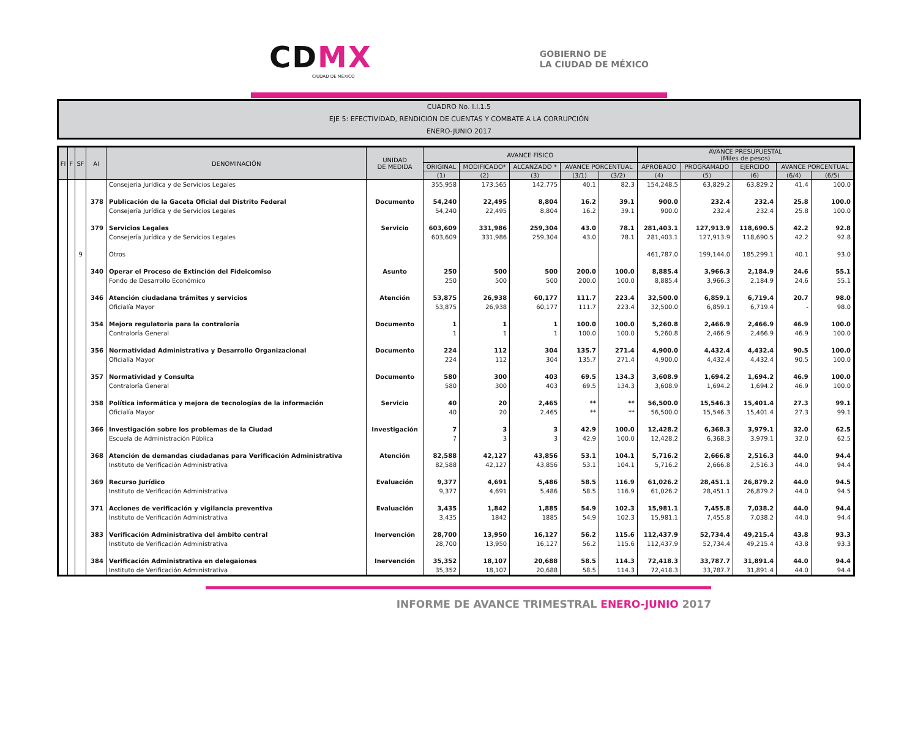CDMX
CIUDAD DE MÉXICO
GOBIERNO DE
LA CIUDAD DE MÉXICO
CUADRO No. I.I.1.5
EJE 5: EFECTIVIDAD, RENDICION DE CUENTAS Y COMBATE A LA CORRUPCIÓN
ENERO-JUNIO 2017
| FI | F | SF | AI | DENOMINACIÓN | UNIDAD DE MEDIDA | AVANCE FÍSICO | | | | | AVANCE PRESUPUESTAL (Miles de pesos) | | | | |
| --- | --- | --- | --- | --- | --- | --- | --- | --- | --- | --- | --- | --- | --- | --- | --- |
| | | | | | | ORIGINAL | MODIFICADO* | ALCANZADO * | AVANCE PORCENTUAL | | APROBADO | PROGRAMADO | EJERCIDO | AVANCE PORCENTUAL | |
| | | | | | | (1) | (2) | (3) | (3/1) | (3/2) | (4) | (5) | (6) | (6/4) | (6/5) |
| | | | | Consejería Jurídica y de Servicios Legales | | 355,958 | 173,565 | 142,775 | 40.1 | 82.3 | 154,248.5 | 63,829.2 | 63,829.2 | 41.4 | 100.0 |
| | | | 378 | Publicación de la Gaceta Oficial del Distrito Federal | Documento | 54,240 | 22,495 | 8,804 | 16.2 | 39.1 | 900.0 | 232.4 | 232.4 | 25.8 | 100.0 |
| | | | | Consejería Jurídica y de Servicios Legales | | 54,240 | 22,495 | 8,804 | 16.2 | 39.1 | 900.0 | 232.4 | 232.4 | 25.8 | 100.0 |
| | | | 379 | Servicios Legales | Servicio | 603,609 | 331,986 | 259,304 | 43.0 | 78.1 | 281,403.1 | 127,913.9 | 118,690.5 | 42.2 | 92.8 |
| | | | | Consejería Jurídica y de Servicios Legales | | 603,609 | 331,986 | 259,304 | 43.0 | 78.1 | 281,403.1 | 127,913.9 | 118,690.5 | 42.2 | 92.8 |
| | | 9 | | Otros | | | | | | | 461,787.0 | 199,144.0 | 185,299.1 | 40.1 | 93.0 |
| | | | 340 | Operar el Proceso de Extinción del Fideicomiso | Asunto | 250 | 500 | 500 | 200.0 | 100.0 | 8,885.4 | 3,966.3 | 2,184.9 | 24.6 | 55.1 |
| | | | | Fondo de Desarrollo Económico | | 250 | 500 | 500 | 200.0 | 100.0 | 8,885.4 | 3,966.3 | 2,184.9 | 24.6 | 55.1 |
| | | | 346 | Atención ciudadana trámites y servicios | Atención | 53,875 | 26,938 | 60,177 | 111.7 | 223.4 | 32,500.0 | 6,859.1 | 6,719.4 | 20.7 | 98.0 |
| | | | | Oficialía Mayor | | 53,875 | 26,938 | 60,177 | 111.7 | 223.4 | 32,500.0 | 6,859.1 | 6,719.4 | - | 98.0 |
| | | | 354 | Mejora regulatoria para la contraloría | Documento | 1 | 1 | 1 | 100.0 | 100.0 | 5,260.8 | 2,466.9 | 2,466.9 | 46.9 | 100.0 |
| | | | | Contraloría General | | 1 | 1 | 1 | 100.0 | 100.0 | 5,260.8 | 2,466.9 | 2,466.9 | 46.9 | 100.0 |
| | | | 356 | Normatividad Administrativa y Desarrollo Organizacional | Documento | 224 | 112 | 304 | 135.7 | 271.4 | 4,900.0 | 4,432.4 | 4,432.4 | 90.5 | 100.0 |
| | | | | Oficialía Mayor | | 224 | 112 | 304 | 135.7 | 271.4 | 4,900.0 | 4,432.4 | 4,432.4 | 90.5 | 100.0 |
| | | | 357 | Normatividad y Consulta | Documento | 580 | 300 | 403 | 69.5 | 134.3 | 3,608.9 | 1,694.2 | 1,694.2 | 46.9 | 100.0 |
| | | | | Contraloría General | | 580 | 300 | 403 | 69.5 | 134.3 | 3,608.9 | 1,694.2 | 1,694.2 | 46.9 | 100.0 |
| | | | 358 | Política informática y mejora de tecnologías de la información | Servicio | 40 | 20 | 2,465 | ** | ** | 56,500.0 | 15,546.3 | 15,401.4 | 27.3 | 99.1 |
| | | | | Oficialía Mayor | | 40 | 20 | 2,465 | ** | ** | 56,500.0 | 15,546.3 | 15,401.4 | 27.3 | 99.1 |
| | | | 366 | Investigación sobre los problemas de la Ciudad | Investigación | 7 | 3 | 3 | 42.9 | 100.0 | 12,428.2 | 6,368.3 | 3,979.1 | 32.0 | 62.5 |
| | | | | Escuela de Administración Pública | | 7 | 3 | 3 | 42.9 | 100.0 | 12,428.2 | 6,368.3 | 3,979.1 | 32.0 | 62.5 |
| | | | 368 | Atención de demandas ciudadanas para Verificación Administrativa | Atención | 82,588 | 42,127 | 43,856 | 53.1 | 104.1 | 5,716.2 | 2,666.8 | 2,516.3 | 44.0 | 94.4 |
| | | | | Instituto de Verificación Administrativa | | 82,588 | 42,127 | 43,856 | 53.1 | 104.1 | 5,716.2 | 2,666.8 | 2,516.3 | 44.0 | 94.4 |
| | | | 369 | Recurso Jurídico | Evaluación | 9,377 | 4,691 | 5,486 | 58.5 | 116.9 | 61,026.2 | 28,451.1 | 26,879.2 | 44.0 | 94.5 |
| | | | | Instituto de Verificación Administrativa | | 9,377 | 4,691 | 5,486 | 58.5 | 116.9 | 61,026.2 | 28,451.1 | 26,879.2 | 44.0 | 94.5 |
| | | | 371 | Acciones de verificación y vigilancia preventiva | Evaluación | 3,435 | 1,842 | 1,885 | 54.9 | 102.3 | 15,981.1 | 7,455.8 | 7,038.2 | 44.0 | 94.4 |
| | | | | Instituto de Verificación Administrativa | | 3,435 | 1842 | 1885 | 54.9 | 102.3 | 15,981.1 | 7,455.8 | 7,038.2 | 44.0 | 94.4 |
| | | | 383 | Verificación Administrativa del ámbito central | Inervención | 28,700 | 13,950 | 16,127 | 56.2 | 115.6 | 112,437.9 | 52,734.4 | 49,215.4 | 43.8 | 93.3 |
| | | | | Instituto de Verificación Administrativa | | 28,700 | 13,950 | 16,127 | 56.2 | 115.6 | 112,437.9 | 52,734.4 | 49,215.4 | 43.8 | 93.3 |
| | | | 384 | Verificación Administrativa en delegaiones | Inervención | 35,352 | 18,107 | 20,688 | 58.5 | 114.3 | 72,418.3 | 33,787.7 | 31,891.4 | 44.0 | 94.4 |
| | | | | Instituto de Verificación Administrativa | | 35,352 | 18,107 | 20,688 | 58.5 | 114.3 | 72,418.3 | 33,787.7 | 31,891.4 | 44.0 | 94.4 |
INFORME DE AVANCE TRIMESTRAL ENERO-JUNIO 2017